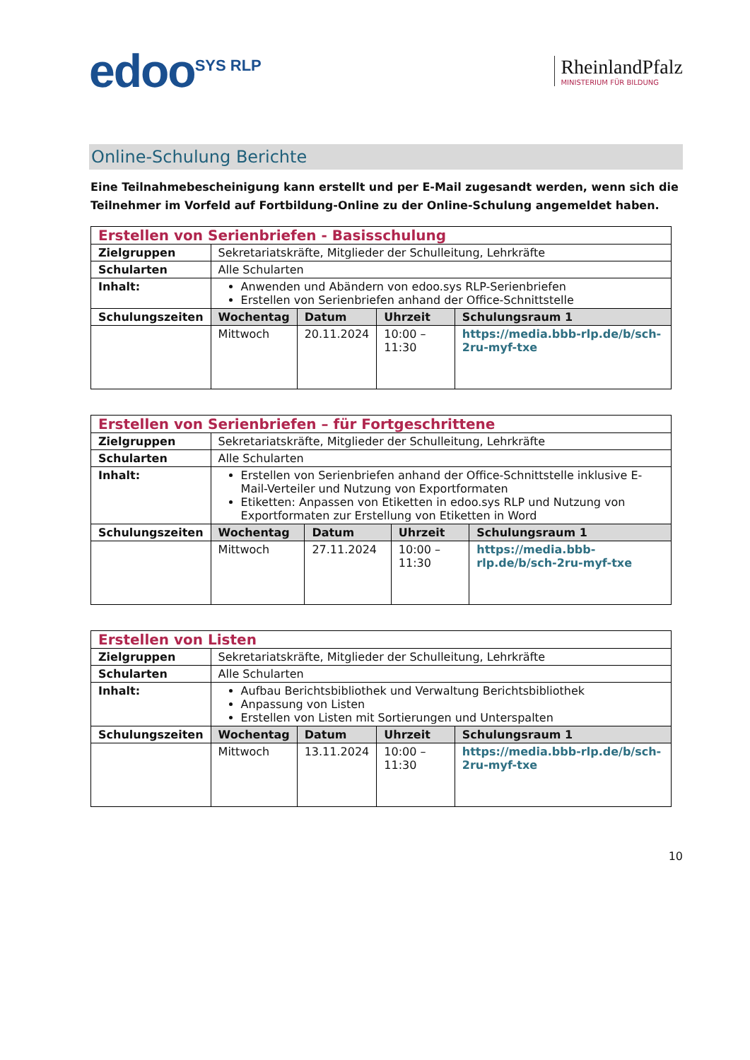edoo<sup>SYS RLP</sup>
RheinlandPfalz
MINISTERIUM FÜR BILDUNG
Online-Schulung Berichte
Eine Teilnahmebescheinigung kann erstellt und per E-Mail zugesandt werden, wenn sich die Teilnehmer im Vorfeld auf Fortbildung-Online zu der Online-Schulung angemeldet haben.
| Erstellen von Serienbriefen - Basisschulung | | | | |
| Zielgruppen | Sekretariatskräfte, Mitglieder der Schulleitung, Lehrkräfte | | | |
| Schularten | Alle Schularten | | | |
| Inhalt: | Anwenden und Abändern von edoo.sys RLP-Serienbriefen Erstellen von Serienbriefen anhand der Office-Schnittstelle | | | |
| Schulungszeiten | Wochentag | Datum | Uhrzeit | Schulungsraum 1 |
| | Mittwoch | 20.11.2024 | 10:00 – 11:30 | https://media.bbb-rlp.de/b/sch-2ru-myf-txe |
| Erstellen von Serienbriefen – für Fortgeschrittene | | | | |
| Zielgruppen | Sekretariatskräfte, Mitglieder der Schulleitung, Lehrkräfte | | | |
| Schularten | Alle Schularten | | | |
| Inhalt: | Erstellen von Serienbriefen anhand der Office-Schnittstelle inklusive E-Mail-Verteiler und Nutzung von Exportformaten Etiketten: Anpassen von Etiketten in edoo.sys RLP und Nutzung von Exportformaten zur Erstellung von Etiketten in Word | | | |
| Schulungszeiten | Wochentag | Datum | Uhrzeit | Schulungsraum 1 |
| | Mittwoch | 27.11.2024 | 10:00 – 11:30 | https://media.bbb-rlp.de/b/sch-2ru-myf-txe |
| Erstellen von Listen | | | | |
| Zielgruppen | Sekretariatskräfte, Mitglieder der Schulleitung, Lehrkräfte | | | |
| Schularten | Alle Schularten | | | |
| Inhalt: | Aufbau Berichtsbibliothek und Verwaltung Berichtsbibliothek Anpassung von Listen Erstellen von Listen mit Sortierungen und Unterspalten | | | |
| Schulungszeiten | Wochentag | Datum | Uhrzeit | Schulungsraum 1 |
| | Mittwoch | 13.11.2024 | 10:00 – 11:30 | https://media.bbb-rlp.de/b/sch-2ru-myf-txe |
10